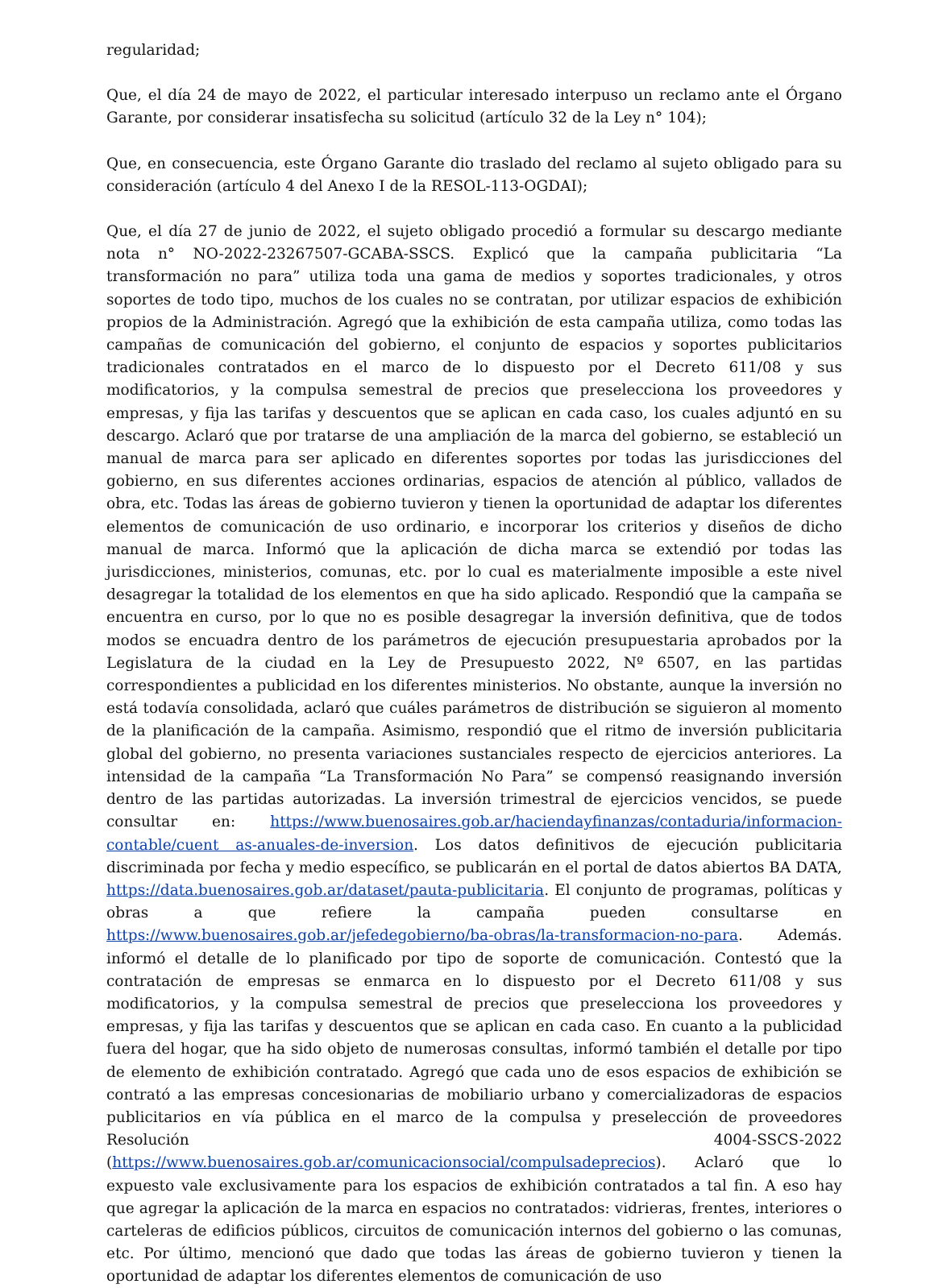regularidad;
Que, el día 24 de mayo de 2022, el particular interesado interpuso un reclamo ante el Órgano Garante, por considerar insatisfecha su solicitud (artículo 32 de la Ley n° 104);
Que, en consecuencia, este Órgano Garante dio traslado del reclamo al sujeto obligado para su consideración (artículo 4 del Anexo I de la RESOL-113-OGDAI);
Que, el día 27 de junio de 2022, el sujeto obligado procedió a formular su descargo mediante nota n° NO-2022-23267507-GCABA-SSCS. Explicó que la campaña publicitaria “La transformación no para” utiliza toda una gama de medios y soportes tradicionales, y otros soportes de todo tipo, muchos de los cuales no se contratan, por utilizar espacios de exhibición propios de la Administración. Agregó que la exhibición de esta campaña utiliza, como todas las campañas de comunicación del gobierno, el conjunto de espacios y soportes publicitarios tradicionales contratados en el marco de lo dispuesto por el Decreto 611/08 y sus modificatorios, y la compulsa semestral de precios que preselecciona los proveedores y empresas, y fija las tarifas y descuentos que se aplican en cada caso, los cuales adjuntó en su descargo. Aclaró que por tratarse de una ampliación de la marca del gobierno, se estableció un manual de marca para ser aplicado en diferentes soportes por todas las jurisdicciones del gobierno, en sus diferentes acciones ordinarias, espacios de atención al público, vallados de obra, etc. Todas las áreas de gobierno tuvieron y tienen la oportunidad de adaptar los diferentes elementos de comunicación de uso ordinario, e incorporar los criterios y diseños de dicho manual de marca. Informó que la aplicación de dicha marca se extendió por todas las jurisdicciones, ministerios, comunas, etc. por lo cual es materialmente imposible a este nivel desagregar la totalidad de los elementos en que ha sido aplicado. Respondió que la campaña se encuentra en curso, por lo que no es posible desagregar la inversión definitiva, que de todos modos se encuadra dentro de los parámetros de ejecución presupuestaria aprobados por la Legislatura de la ciudad en la Ley de Presupuesto 2022, Nº 6507, en las partidas correspondientes a publicidad en los diferentes ministerios. No obstante, aunque la inversión no está todavía consolidada, aclaró que cuáles parámetros de distribución se siguieron al momento de la planificación de la campaña. Asimismo, respondió que el ritmo de inversión publicitaria global del gobierno, no presenta variaciones sustanciales respecto de ejercicios anteriores. La intensidad de la campaña “La Transformación No Para” se compensó reasignando inversión dentro de las partidas autorizadas. La inversión trimestral de ejercicios vencidos, se puede consultar en: https://www.buenosaires.gob.ar/haciendayfinanzas/contaduria/informacion-contable/cuent as-anuales-de-inversion. Los datos definitivos de ejecución publicitaria discriminada por fecha y medio específico, se publicarán en el portal de datos abiertos BA DATA, https://data.buenosaires.gob.ar/dataset/pauta-publicitaria. El conjunto de programas, políticas y obras a que refiere la campaña pueden consultarse en https://www.buenosaires.gob.ar/jefedegobierno/ba-obras/la-transformacion-no-para. Además. informó el detalle de lo planificado por tipo de soporte de comunicación. Contestó que la contratación de empresas se enmarca en lo dispuesto por el Decreto 611/08 y sus modificatorios, y la compulsa semestral de precios que preselecciona los proveedores y empresas, y fija las tarifas y descuentos que se aplican en cada caso. En cuanto a la publicidad fuera del hogar, que ha sido objeto de numerosas consultas, informó también el detalle por tipo de elemento de exhibición contratado. Agregó que cada uno de esos espacios de exhibición se contrató a las empresas concesionarias de mobiliario urbano y comercializadoras de espacios publicitarios en vía pública en el marco de la compulsa y preselección de proveedores Resolución 4004-SSCS-2022 (https://www.buenosaires.gob.ar/comunicacionsocial/compulsadeprecios). Aclaró que lo expuesto vale exclusivamente para los espacios de exhibición contratados a tal fin. A eso hay que agregar la aplicación de la marca en espacios no contratados: vidrieras, frentes, interiores o carteleras de edificios públicos, circuitos de comunicación internos del gobierno o las comunas, etc. Por último, mencionó que dado que todas las áreas de gobierno tuvieron y tienen la oportunidad de adaptar los diferentes elementos de comunicación de uso